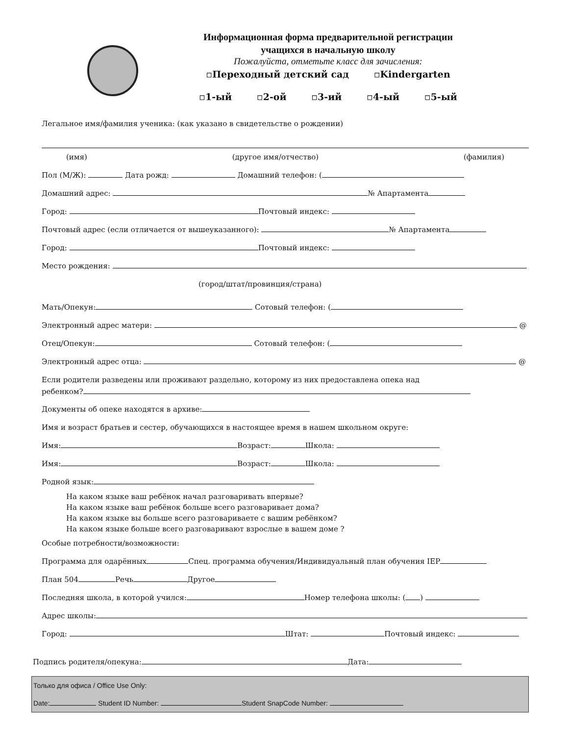Информационная форма предварительной регистрации
учащихся в начальную школу
Пожалуйста, отметьте класс для зачисления:
▫Переходный детский сад ▫Kindergarten
▫1-ый ▫2-ой ▫3-ий ▫4-ый ▫5-ый
Легальное имя/фамилия ученика: (как указано в свидетельстве о рождении)
(имя) (другое имя/отчество) (фамилия)
Пол (М/Ж): Дата рожд: Домашний телефон: (
Домашний адрес: № Апартамента
Город: Почтовый индекс:
Почтовый адрес (если отличается от вышеуказанного): № Апартамента
Город: Почтовый индекс:
Место рождения:
(город/штат/провинция/страна)
Мать/Опекун: Сотовый телефон: (
Электронный адрес матери: @
Отец/Опекун: Сотовый телефон: (
Электронный адрес отца: @
Если родители разведены или проживают раздельно, которому из них предоставлена опека над
ребенком?
Документы об опеке находятся в архиве:
Имя и возраст братьев и сестер, обучающихся в настоящее время в нашем школьном округе:
Имя: Возраст: Школа:
Имя: Возраст: Школа:
Родной язык:
На каком языке ваш ребёнок начал разговаривать впервые?
На каком языке ваш ребёнок больше всего разговаривает дома?
На каком языке вы больше всего разговариваете с вашим ребёнком?
На каком языке больше всего разговаривают взрослые в вашем доме ?
Особые потребности/возможности:
Программа для одарённых Спец. программа обучения/Индивидуальный план обучения IEP
План 504 Речь Другое
Последняя школа, в которой учился: Номер телефона школы: ( )
Адрес школы:
Город: Штат: Почтовый индекс:
Подпись родителя/опекуна: Дата:
Только для офиса / Office Use Only:
Date: Student ID Number: Student SnapCode Number: